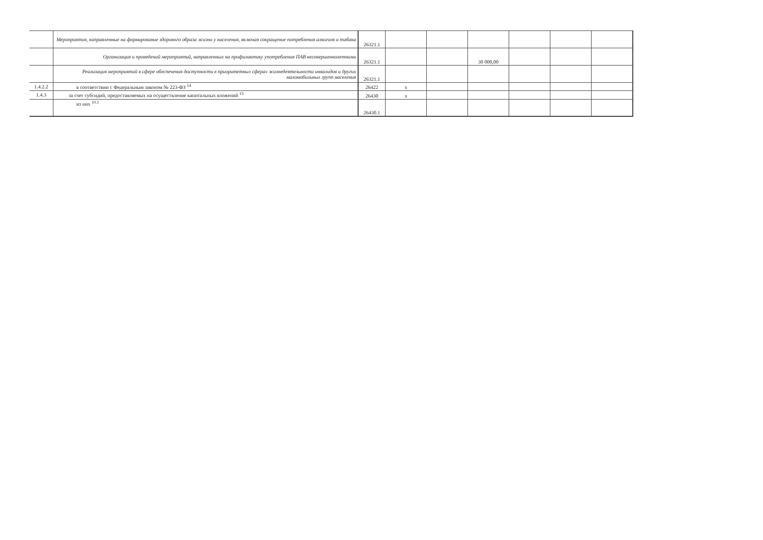| | Мероприятия, направленные на формирование здорового образа жизни у населения, включая сокращение потребления алкоголя и табака | 26321.1 | | | | | | |
| | Организация и проведений мероприятий, направленных на профилактику употребления ПАВ несовершеннолетними | 26321.1 | | | 30 000,00 | | | |
| | Реализация мероприятий в сфере обеспечения доступности в приоритетных сферах жизнедеятельности инвалидов и других маломобильных групп населения | 26321.1 | | | | | | |
| 1.4.2.2 | в соответствии с Федеральным законом № 223-ФЗ <sup>14</sup> | 26422 | x | | | | | |
| 1.4.3 | за счет субсидий, предоставляемых на осуществление капитальных вложений <sup>15</sup> | 26430 | x | | | | | |
| | из них <sup>10.1</sup> | 26430.1 | | | | | | |